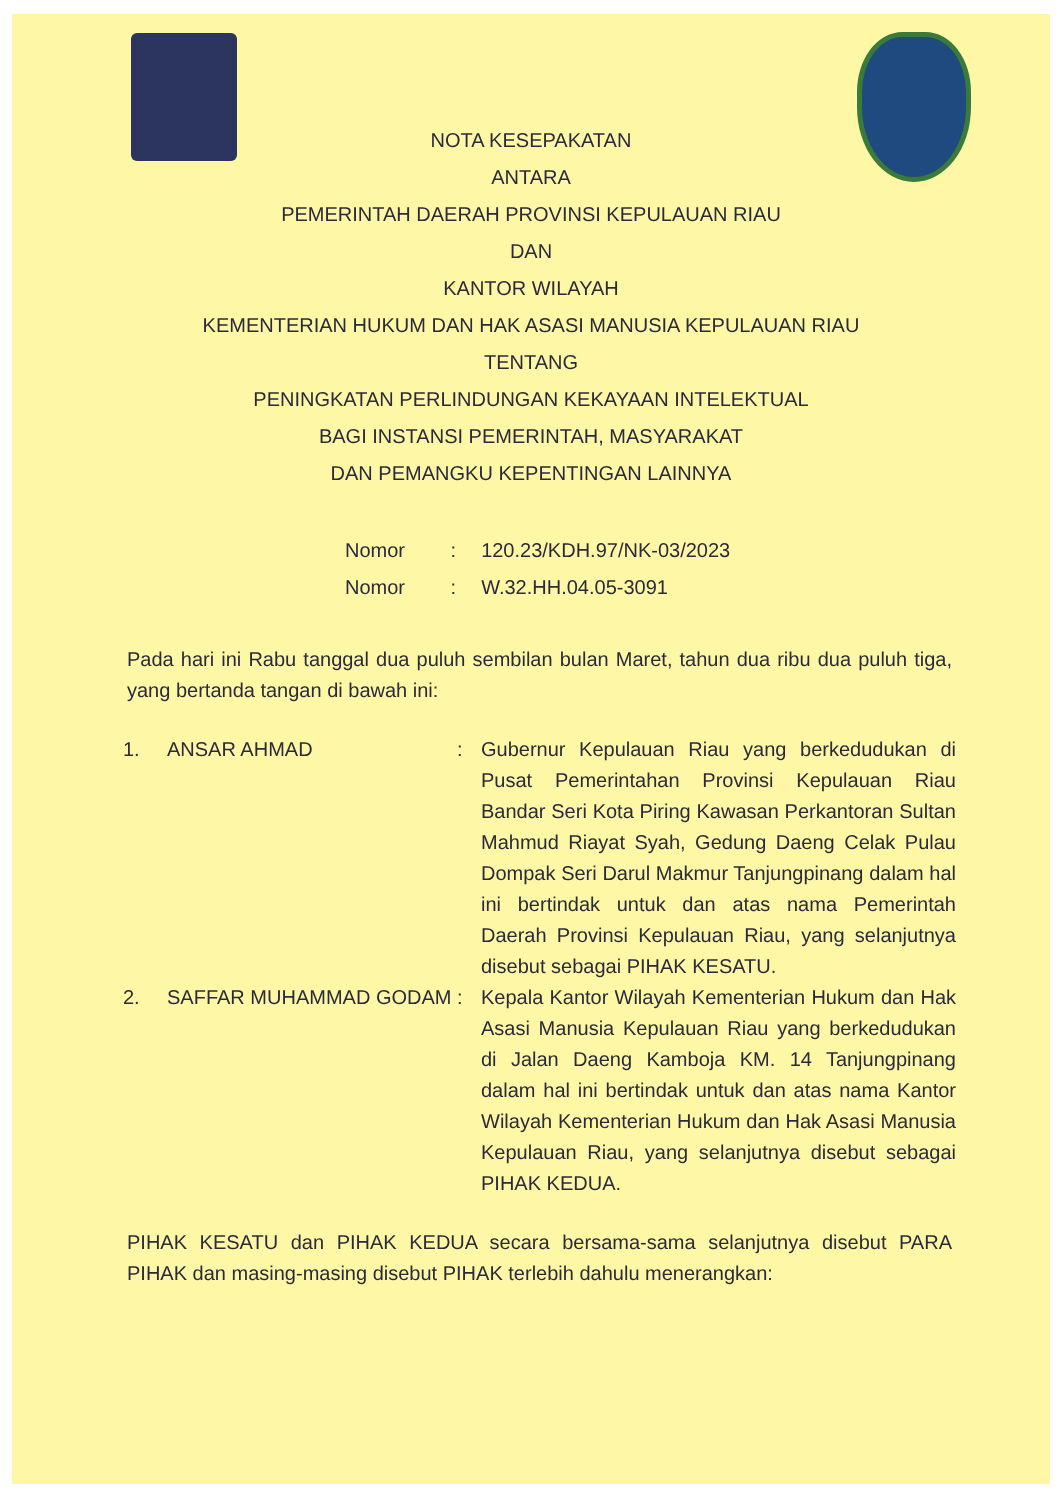NOTA KESEPAKATAN
ANTARA
PEMERINTAH DAERAH PROVINSI KEPULAUAN RIAU
DAN
KANTOR WILAYAH
KEMENTERIAN HUKUM DAN HAK ASASI MANUSIA KEPULAUAN RIAU
TENTANG
PENINGKATAN PERLINDUNGAN KEKAYAAN INTELEKTUAL
BAGI INSTANSI PEMERINTAH, MASYARAKAT
DAN PEMANGKU KEPENTINGAN LAINNYA
Nomor : 120.23/KDH.97/NK-03/2023
Nomor : W.32.HH.04.05-3091
Pada hari ini Rabu tanggal dua puluh sembilan bulan Maret, tahun dua ribu dua puluh tiga, yang bertanda tangan di bawah ini:
| 1. | ANSAR AHMAD | : | Gubernur Kepulauan Riau yang berkedudukan di Pusat Pemerintahan Provinsi Kepulauan Riau Bandar Seri Kota Piring Kawasan Perkantoran Sultan Mahmud Riayat Syah, Gedung Daeng Celak Pulau Dompak Seri Darul Makmur Tanjungpinang dalam hal ini bertindak untuk dan atas nama Pemerintah Daerah Provinsi Kepulauan Riau, yang selanjutnya disebut sebagai PIHAK KESATU. |
| 2. | SAFFAR MUHAMMAD GODAM | : | Kepala Kantor Wilayah Kementerian Hukum dan Hak Asasi Manusia Kepulauan Riau yang berkedudukan di Jalan Daeng Kamboja KM. 14 Tanjungpinang dalam hal ini bertindak untuk dan atas nama Kantor Wilayah Kementerian Hukum dan Hak Asasi Manusia Kepulauan Riau, yang selanjutnya disebut sebagai PIHAK KEDUA. |
PIHAK KESATU dan PIHAK KEDUA secara bersama-sama selanjutnya disebut PARA PIHAK dan masing-masing disebut PIHAK terlebih dahulu menerangkan: